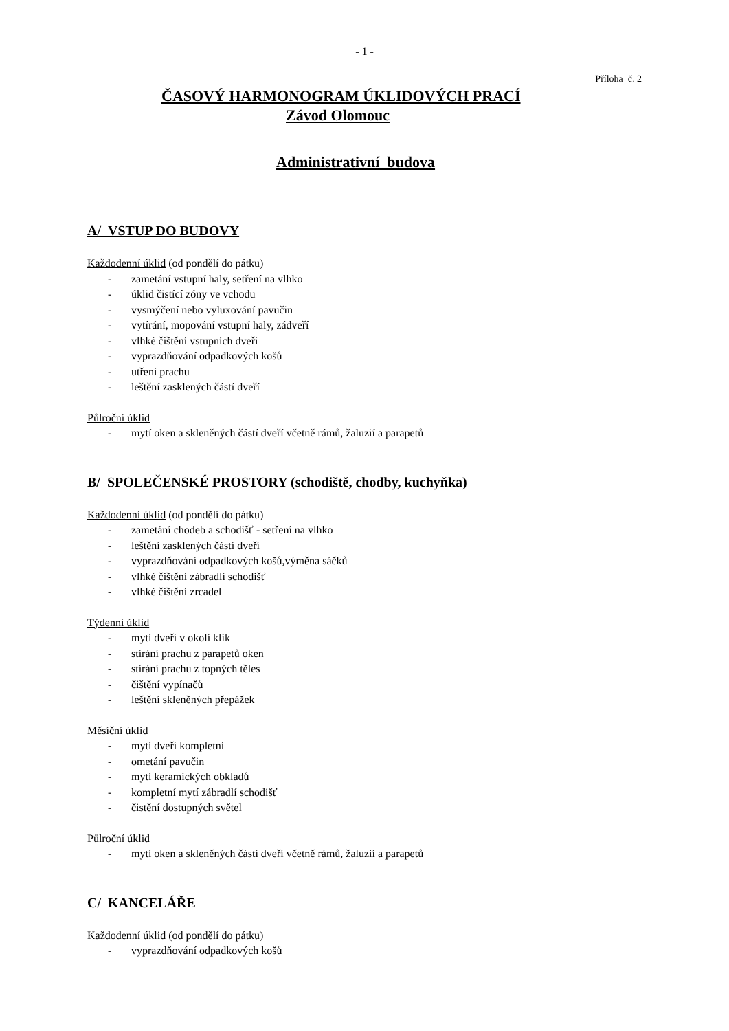- 1 -
Příloha č. 2
ČASOVÝ HARMONOGRAM ÚKLIDOVÝCH PRACÍ
Závod Olomouc
Administrativní budova
A/ VSTUP DO BUDOVY
Každodenní úklid (od pondělí do pátku)
- zametání vstupní haly, setření na vlhko
- úklid čistící zóny ve vchodu
- vysmýčení nebo vyluxování pavučin
- vytírání, mopování vstupní haly, zádveří
- vlhké čištění vstupních dveří
- vyprazdňování odpadkových košů
- utření prachu
- leštění zasklených částí dveří
Půlroční úklid
- mytí oken a skleněných částí dveří včetně rámů, žaluzií a parapetů
B/ SPOLEČENSKÉ PROSTORY (schodiště, chodby, kuchyňka)
Každodenní úklid (od pondělí do pátku)
- zametání chodeb a schodišť - setření na vlhko
- leštění zasklených částí dveří
- vyprazdňování odpadkových košů,výměna sáčků
- vlhké čištění zábradlí schodišť
- vlhké čištění zrcadel
Týdenní úklid
- mytí dveří v okolí klik
- stírání prachu z parapetů oken
- stírání prachu z topných těles
- čištění vypínačů
- leštění skleněných přepážek
Měsíční úklid
- mytí dveří kompletní
- ometání pavučin
- mytí keramických obkladů
- kompletní mytí zábradlí schodišť
- čistění dostupných světel
Půlroční úklid
- mytí oken a skleněných částí dveří včetně rámů, žaluzií a parapetů
C/ KANCELÁŘE
Každodenní úklid (od pondělí do pátku)
- vyprazdňování odpadkových košů